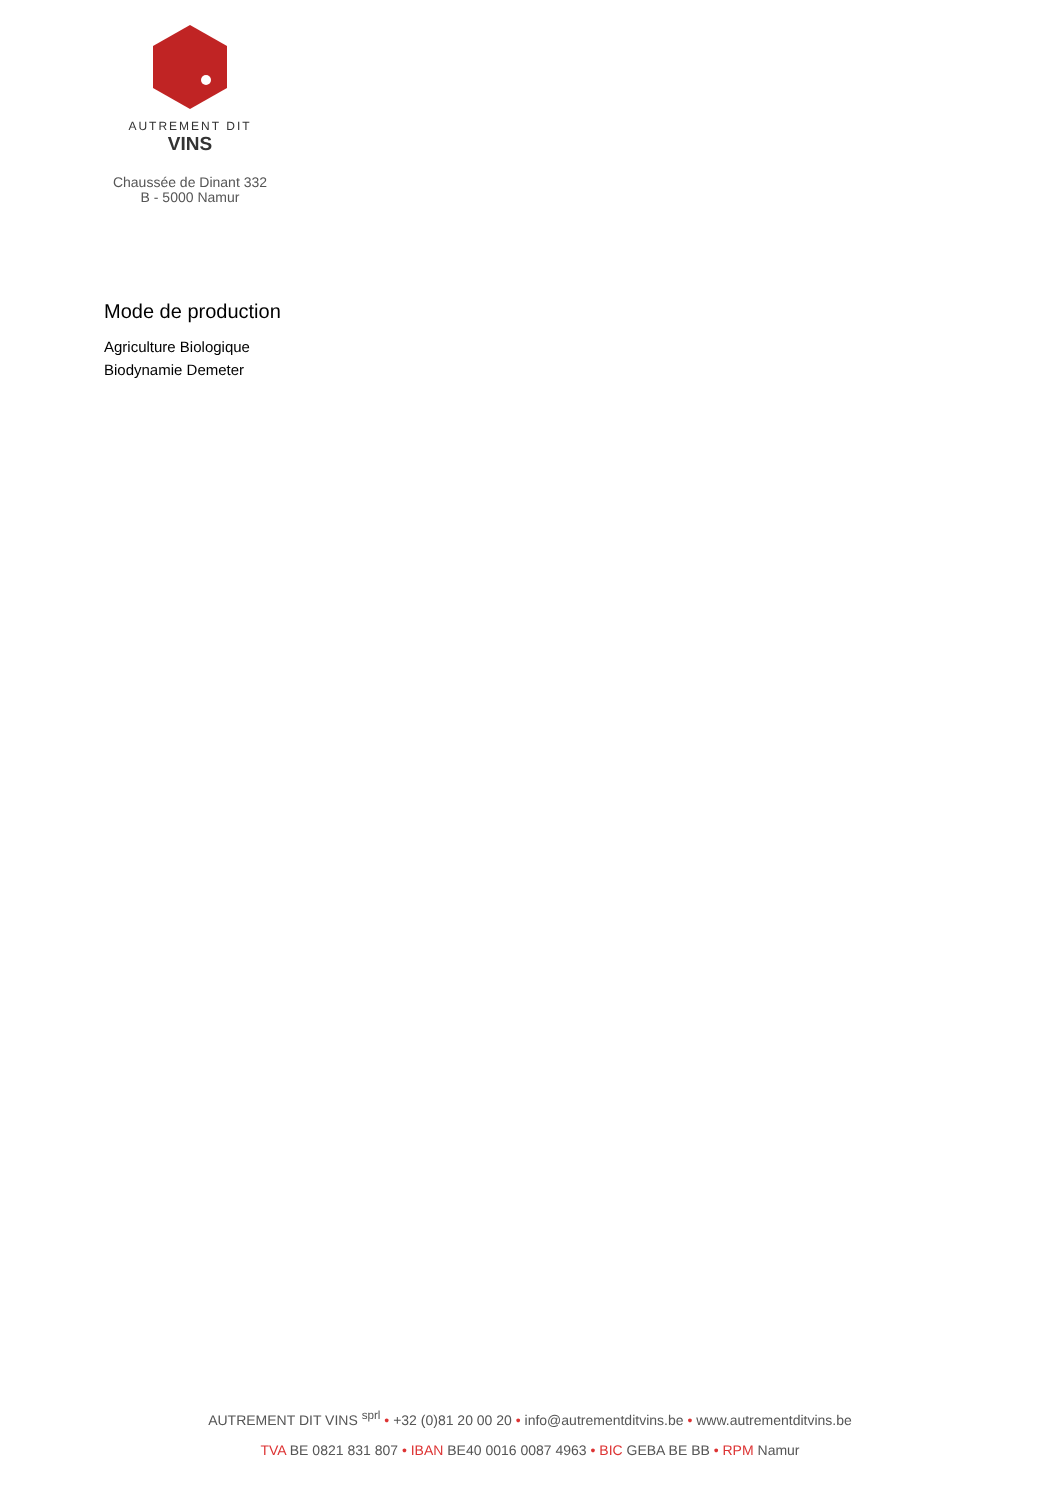AUTREMENT DIT
VINS
Chaussée de Dinant 332
B - 5000 Namur
Mode de production
Agriculture Biologique
Biodynamie Demeter
AUTREMENT DIT VINS <sup>sprl</sup> • +32 (0)81 20 00 20 • info@autrementditvins.be • www.autrementditvins.be
TVA BE 0821 831 807 • IBAN BE40 0016 0087 4963 • BIC GEBA BE BB • RPM Namur